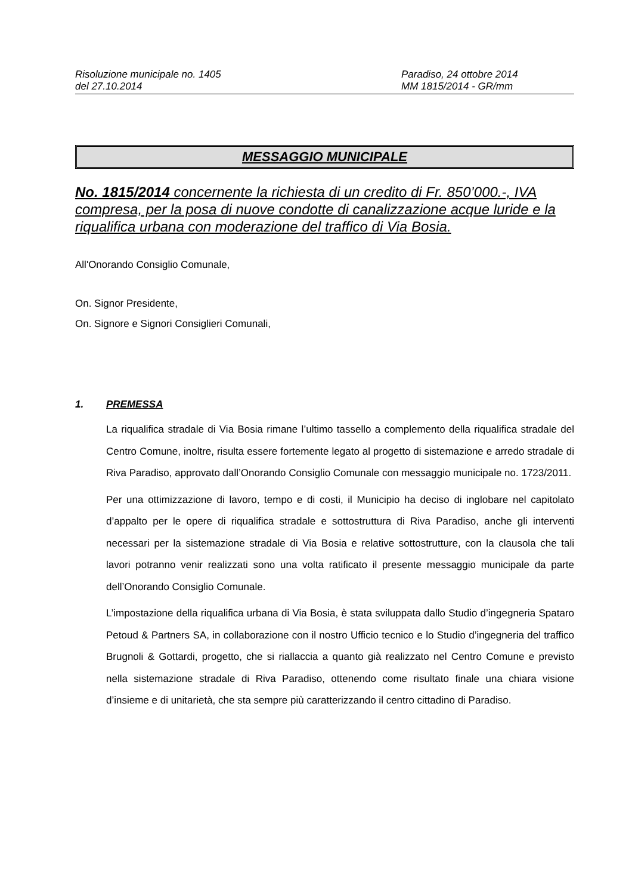Risoluzione municipale no. 1405
del 27.10.2014
Paradiso, 24 ottobre 2014
MM 1815/2014 - GR/mm
MESSAGGIO MUNICIPALE
No. 1815/2014 concernente la richiesta di un credito di Fr. 850’000.-, IVA compresa, per la posa di nuove condotte di canalizzazione acque luride e la riqualifica urbana con moderazione del traffico di Via Bosia.
All'Onorando Consiglio Comunale,
On. Signor Presidente,
On. Signore e Signori Consiglieri Comunali,
1. PREMESSA
La riqualifica stradale di Via Bosia rimane l’ultimo tassello a complemento della riqualifica stradale del Centro Comune, inoltre, risulta essere fortemente legato al progetto di sistemazione e arredo stradale di Riva Paradiso, approvato dall’Onorando Consiglio Comunale con messaggio municipale no. 1723/2011.
Per una ottimizzazione di lavoro, tempo e di costi, il Municipio ha deciso di inglobare nel capitolato d’appalto per le opere di riqualifica stradale e sottostruttura di Riva Paradiso, anche gli interventi necessari per la sistemazione stradale di Via Bosia e relative sottostrutture, con la clausola che tali lavori potranno venir realizzati sono una volta ratificato il presente messaggio municipale da parte dell’Onorando Consiglio Comunale.
L’impostazione della riqualifica urbana di Via Bosia, è stata sviluppata dallo Studio d’ingegneria Spataro Petoud & Partners SA, in collaborazione con il nostro Ufficio tecnico e lo Studio d’ingegneria del traffico Brugnoli & Gottardi, progetto, che si riallaccia a quanto già realizzato nel Centro Comune e previsto nella sistemazione stradale di Riva Paradiso, ottenendo come risultato finale una chiara visione d’insieme e di unitarietà, che sta sempre più caratterizzando il centro cittadino di Paradiso.